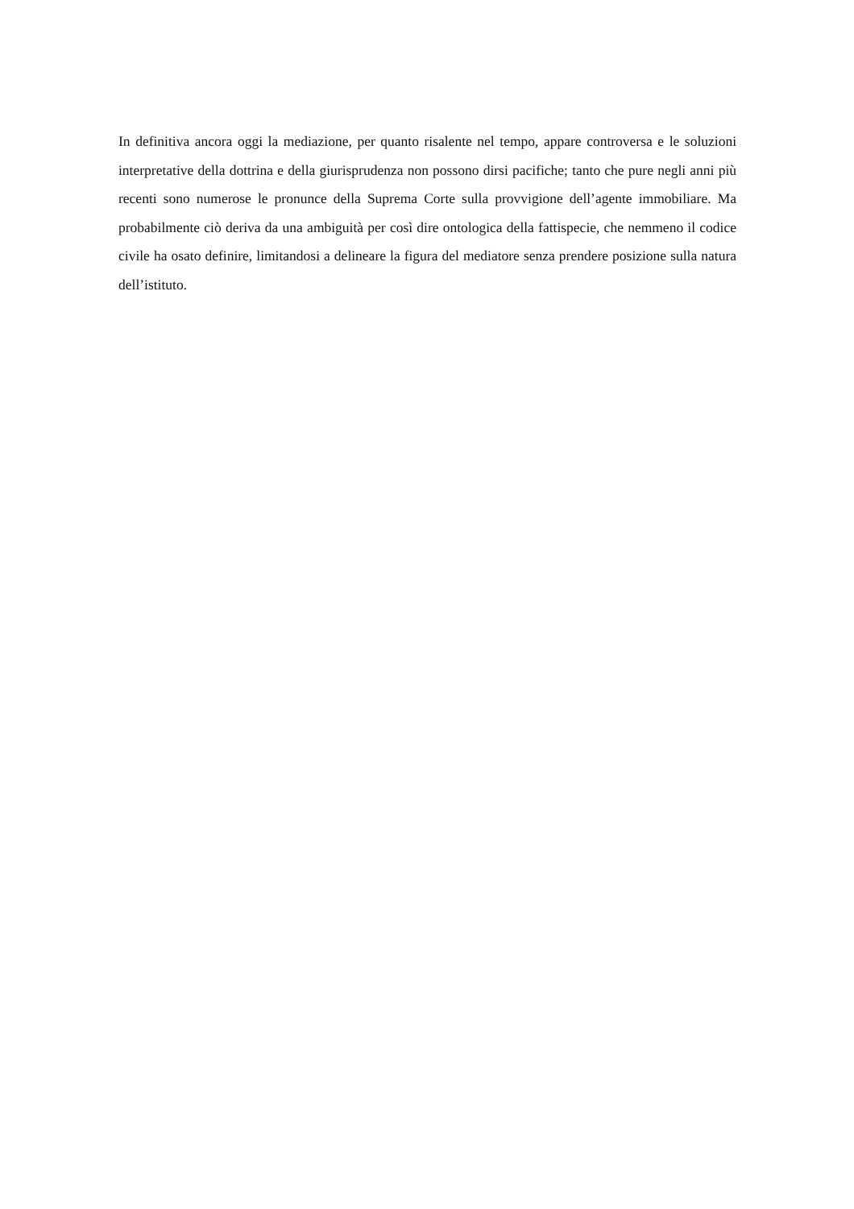In definitiva ancora oggi la mediazione, per quanto risalente nel tempo, appare controversa e le soluzioni interpretative della dottrina e della giurisprudenza non possono dirsi pacifiche; tanto che pure negli anni più recenti sono numerose le pronunce della Suprema Corte sulla provvigione dell’agente immobiliare. Ma probabilmente ciò deriva da una ambiguità per così dire ontologica della fattispecie, che nemmeno il codice civile ha osato definire, limitandosi a delineare la figura del mediatore senza prendere posizione sulla natura dell’istituto.